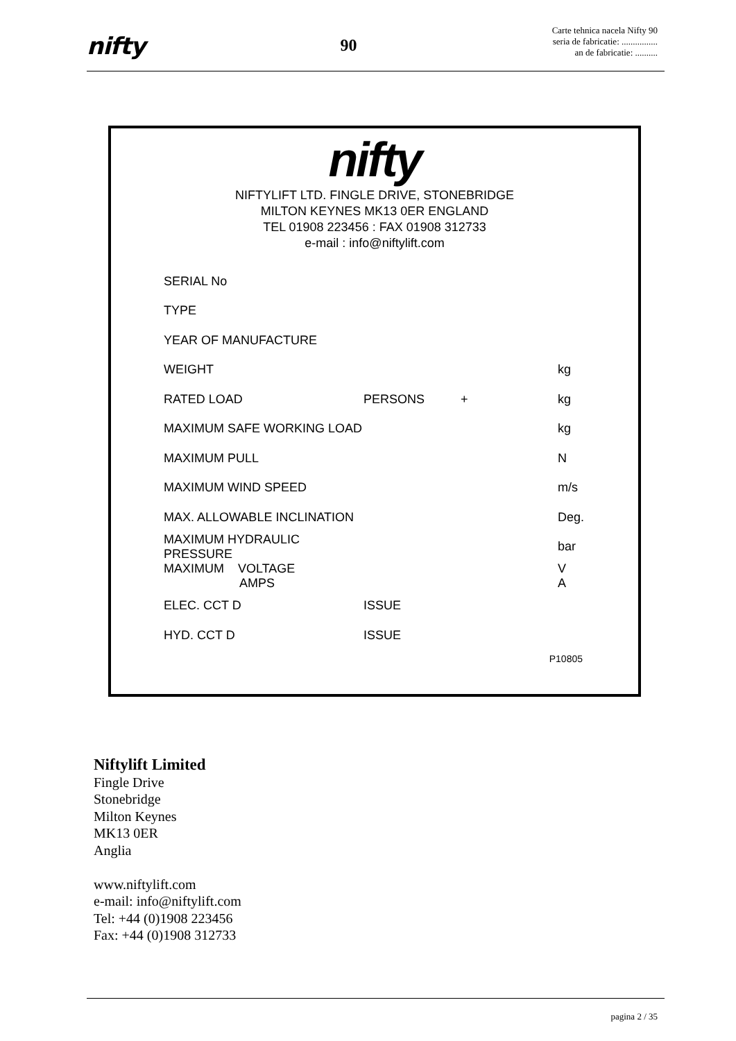nifty
90
Carte tehnica nacela Nifty 90
seria de fabricatie: ................
an de fabricatie: ..........
nifty
NIFTYLIFT LTD. FINGLE DRIVE, STONEBRIDGE
MILTON KEYNES MK13 0ER ENGLAND
TEL 01908 223456 : FAX 01908 312733
e-mail : info@niftylift.com
| SERIAL No | | | |
| TYPE | | | |
| YEAR OF MANUFACTURE | | | |
| WEIGHT | | | kg |
| RATED LOAD | PERSONS | + | kg |
| MAXIMUM SAFE WORKING LOAD | | | kg |
| MAXIMUM PULL | | | N |
| MAXIMUM WIND SPEED | | | m/s |
| MAX. ALLOWABLE INCLINATION | | | Deg. |
| MAXIMUM HYDRAULIC PRESSURE | | | bar |
| MAXIMUM VOLTAGE AMPS | | | V A |
| ELEC. CCT D | ISSUE | | |
| HYD. CCT D | ISSUE | | |
P10805
Niftylift Limited
Fingle Drive
Stonebridge
Milton Keynes
MK13 0ER
Anglia
www.niftylift.com
e-mail: info@niftylift.com
Tel: +44 (0)1908 223456
Fax: +44 (0)1908 312733
pagina 2 / 35